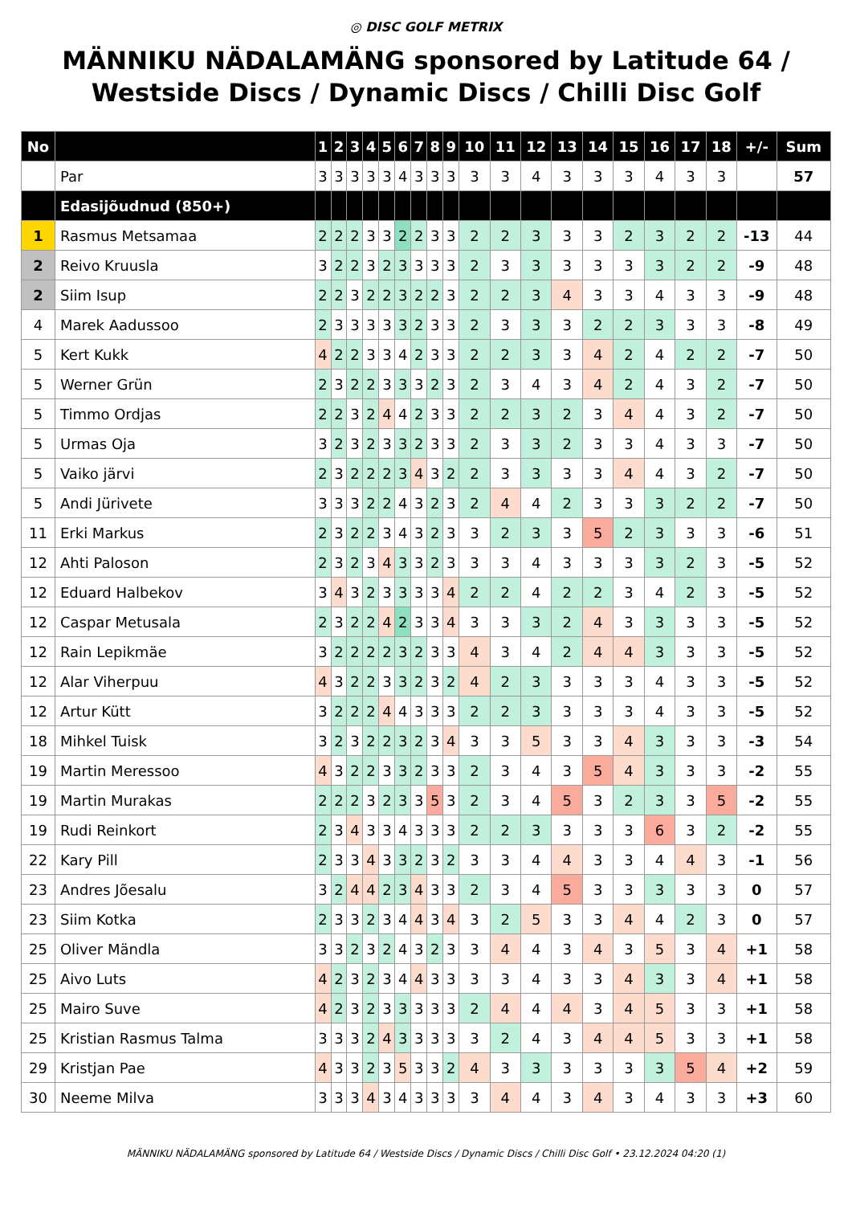◎ DISC GOLF METRIX
MÄNNIKU NÄDALAMÄNG sponsored by Latitude 64 / Westside Discs / Dynamic Discs / Chilli Disc Golf
| No | | 1 | 2 | 3 | 4 | 5 | 6 | 7 | 8 | 9 | 10 | 11 | 12 | 13 | 14 | 15 | 16 | 17 | 18 | +/- | Sum |
| --- | --- | --- | --- | --- | --- | --- | --- | --- | --- | --- | --- | --- | --- | --- | --- | --- | --- | --- | --- | --- | --- |
| | Par | 3 | 3 | 3 | 3 | 3 | 4 | 3 | 3 | 3 | 3 | 3 | 4 | 3 | 3 | 3 | 4 | 3 | 3 | | 57 |
| | Edasijõudnud (850+) | | | | | | | | | | | | | | | | | | | | |
| 1 | Rasmus Metsamaa | 2 | 2 | 2 | 3 | 3 | 2 | 2 | 3 | 3 | 2 | 2 | 3 | 3 | 3 | 2 | 3 | 2 | 2 | -13 | 44 |
| 2 | Reivo Kruusla | 3 | 2 | 2 | 3 | 2 | 3 | 3 | 3 | 3 | 2 | 3 | 3 | 3 | 3 | 3 | 3 | 2 | 2 | -9 | 48 |
| 2 | Siim Isup | 2 | 2 | 3 | 2 | 2 | 3 | 2 | 2 | 3 | 2 | 2 | 3 | 4 | 3 | 3 | 4 | 3 | 3 | -9 | 48 |
| 4 | Marek Aadussoo | 2 | 3 | 3 | 3 | 3 | 3 | 2 | 3 | 3 | 2 | 3 | 3 | 3 | 2 | 2 | 3 | 3 | 3 | -8 | 49 |
| 5 | Kert Kukk | 4 | 2 | 2 | 3 | 3 | 4 | 2 | 3 | 3 | 2 | 2 | 3 | 3 | 4 | 2 | 4 | 2 | 2 | -7 | 50 |
| 5 | Werner Grün | 2 | 3 | 2 | 2 | 3 | 3 | 3 | 2 | 3 | 2 | 3 | 4 | 3 | 4 | 2 | 4 | 3 | 2 | -7 | 50 |
| 5 | Timmo Ordjas | 2 | 2 | 3 | 2 | 4 | 4 | 2 | 3 | 3 | 2 | 2 | 3 | 2 | 3 | 4 | 4 | 3 | 2 | -7 | 50 |
| 5 | Urmas Oja | 3 | 2 | 3 | 2 | 3 | 3 | 2 | 3 | 3 | 2 | 3 | 3 | 2 | 3 | 3 | 4 | 3 | 3 | -7 | 50 |
| 5 | Vaiko järvi | 2 | 3 | 2 | 2 | 2 | 3 | 4 | 3 | 2 | 2 | 3 | 3 | 3 | 3 | 4 | 4 | 3 | 2 | -7 | 50 |
| 5 | Andi Jürivete | 3 | 3 | 3 | 2 | 2 | 4 | 3 | 2 | 3 | 2 | 4 | 4 | 2 | 3 | 3 | 3 | 2 | 2 | -7 | 50 |
| 11 | Erki Markus | 2 | 3 | 2 | 2 | 3 | 4 | 3 | 2 | 3 | 3 | 2 | 3 | 3 | 5 | 2 | 3 | 3 | 3 | -6 | 51 |
| 12 | Ahti Paloson | 2 | 3 | 2 | 3 | 4 | 3 | 3 | 2 | 3 | 3 | 3 | 4 | 3 | 3 | 3 | 3 | 2 | 3 | -5 | 52 |
| 12 | Eduard Halbekov | 3 | 4 | 3 | 2 | 3 | 3 | 3 | 3 | 4 | 2 | 2 | 4 | 2 | 2 | 3 | 4 | 2 | 3 | -5 | 52 |
| 12 | Caspar Metusala | 2 | 3 | 2 | 2 | 4 | 2 | 3 | 3 | 4 | 3 | 3 | 3 | 2 | 4 | 3 | 3 | 3 | 3 | -5 | 52 |
| 12 | Rain Lepikmäe | 3 | 2 | 2 | 2 | 2 | 3 | 2 | 3 | 3 | 4 | 3 | 4 | 2 | 4 | 4 | 3 | 3 | 3 | -5 | 52 |
| 12 | Alar Viherpuu | 4 | 3 | 2 | 2 | 3 | 3 | 2 | 3 | 2 | 4 | 2 | 3 | 3 | 3 | 3 | 4 | 3 | 3 | -5 | 52 |
| 12 | Artur Kütt | 3 | 2 | 2 | 2 | 4 | 4 | 3 | 3 | 3 | 2 | 2 | 3 | 3 | 3 | 3 | 4 | 3 | 3 | -5 | 52 |
| 18 | Mihkel Tuisk | 3 | 2 | 3 | 2 | 2 | 3 | 2 | 3 | 4 | 3 | 3 | 5 | 3 | 3 | 4 | 3 | 3 | 3 | -3 | 54 |
| 19 | Martin Meressoo | 4 | 3 | 2 | 2 | 3 | 3 | 2 | 3 | 3 | 2 | 3 | 4 | 3 | 5 | 4 | 3 | 3 | 3 | -2 | 55 |
| 19 | Martin Murakas | 2 | 2 | 2 | 3 | 2 | 3 | 3 | 5 | 3 | 2 | 3 | 4 | 5 | 3 | 2 | 3 | 3 | 5 | -2 | 55 |
| 19 | Rudi Reinkort | 2 | 3 | 4 | 3 | 3 | 4 | 3 | 3 | 3 | 2 | 2 | 3 | 3 | 3 | 3 | 6 | 3 | 2 | -2 | 55 |
| 22 | Kary Pill | 2 | 3 | 3 | 4 | 3 | 3 | 2 | 3 | 2 | 3 | 3 | 4 | 4 | 3 | 3 | 4 | 4 | 3 | -1 | 56 |
| 23 | Andres Jõesalu | 3 | 2 | 4 | 4 | 2 | 3 | 4 | 3 | 3 | 2 | 3 | 4 | 5 | 3 | 3 | 3 | 3 | 3 | 0 | 57 |
| 23 | Siim Kotka | 2 | 3 | 3 | 2 | 3 | 4 | 4 | 3 | 4 | 3 | 2 | 5 | 3 | 3 | 4 | 4 | 2 | 3 | 0 | 57 |
| 25 | Oliver Mändla | 3 | 3 | 2 | 3 | 2 | 4 | 3 | 2 | 3 | 3 | 4 | 4 | 3 | 4 | 3 | 5 | 3 | 4 | +1 | 58 |
| 25 | Aivo Luts | 4 | 2 | 3 | 2 | 3 | 4 | 4 | 3 | 3 | 3 | 3 | 4 | 3 | 3 | 4 | 3 | 3 | 4 | +1 | 58 |
| 25 | Mairo Suve | 4 | 2 | 3 | 2 | 3 | 3 | 3 | 3 | 3 | 2 | 4 | 4 | 4 | 3 | 4 | 5 | 3 | 3 | +1 | 58 |
| 25 | Kristian Rasmus Talma | 3 | 3 | 3 | 2 | 4 | 3 | 3 | 3 | 3 | 3 | 2 | 4 | 3 | 4 | 4 | 5 | 3 | 3 | +1 | 58 |
| 29 | Kristjan Pae | 4 | 3 | 3 | 2 | 3 | 5 | 3 | 3 | 2 | 4 | 3 | 3 | 3 | 3 | 3 | 3 | 5 | 4 | +2 | 59 |
| 30 | Neeme Milva | 3 | 3 | 3 | 4 | 3 | 4 | 3 | 3 | 3 | 3 | 4 | 4 | 3 | 4 | 3 | 4 | 3 | 3 | +3 | 60 |
MÄNNIKU NÄDALAMÄNG sponsored by Latitude 64 / Westside Discs / Dynamic Discs / Chilli Disc Golf • 23.12.2024 04:20 (1)